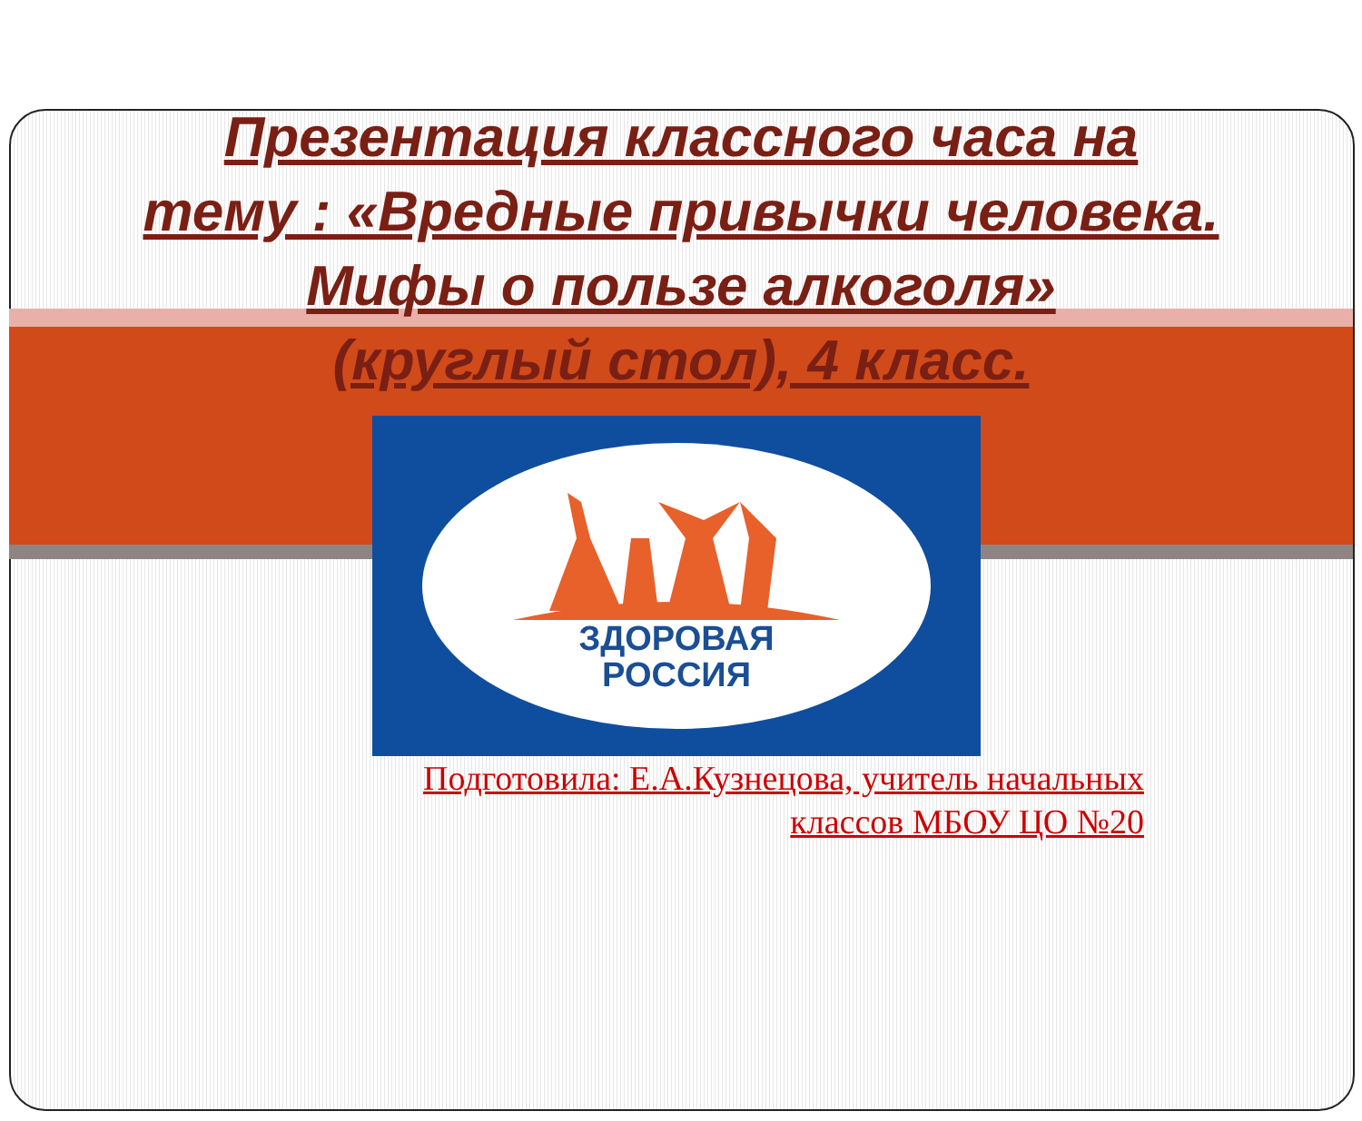Презентация классного часа на
тему : «Вредные привычки человека.
Мифы о пользе алкоголя»
(круглый стол), 4 класс.
ЗДОРОВАЯ
РОССИЯ
Подготовила: Е.А.Кузнецова, учитель начальных классов МБОУ ЦО №20